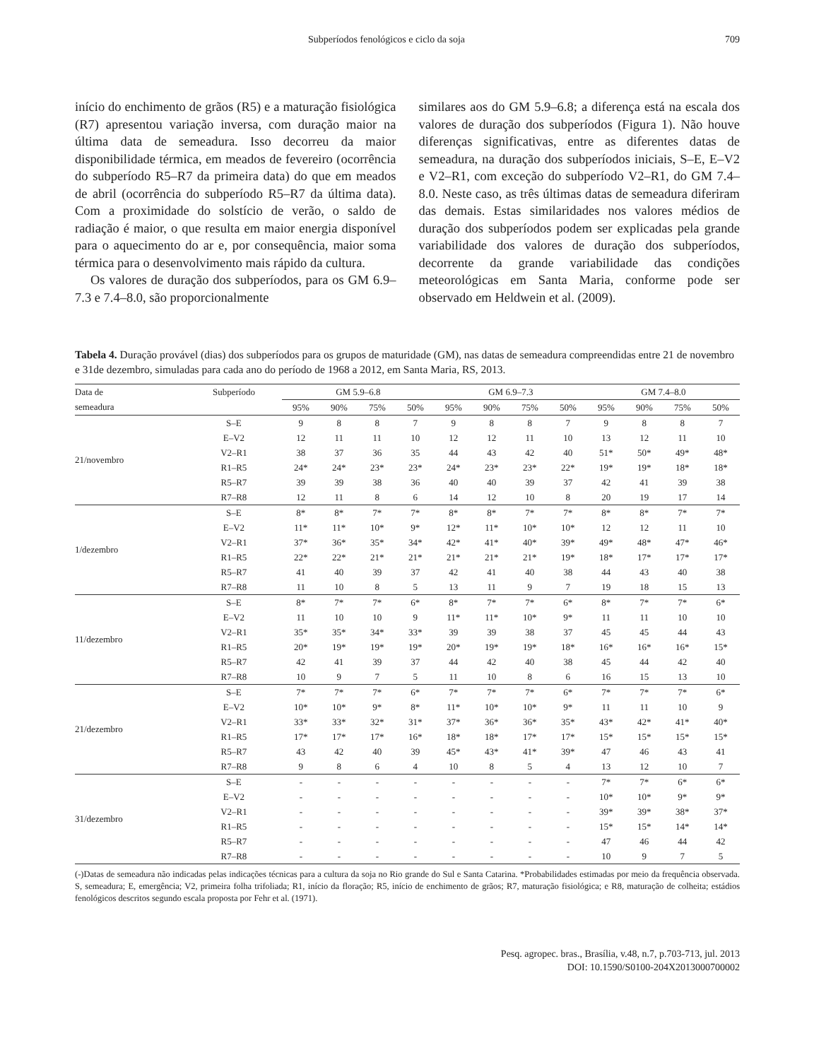Subperíodos fenológicos e ciclo da soja 709
início do enchimento de grãos (R5) e a maturação fisiológica (R7) apresentou variação inversa, com duração maior na última data de semeadura. Isso decorreu da maior disponibilidade térmica, em meados de fevereiro (ocorrência do subperíodo R5–R7 da primeira data) do que em meados de abril (ocorrência do subperíodo R5–R7 da última data). Com a proximidade do solstício de verão, o saldo de radiação é maior, o que resulta em maior energia disponível para o aquecimento do ar e, por consequência, maior soma térmica para o desenvolvimento mais rápido da cultura.
Os valores de duração dos subperíodos, para os GM 6.9–7.3 e 7.4–8.0, são proporcionalmente
similares aos do GM 5.9–6.8; a diferença está na escala dos valores de duração dos subperíodos (Figura 1). Não houve diferenças significativas, entre as diferentes datas de semeadura, na duração dos subperíodos iniciais, S–E, E–V2 e V2–R1, com exceção do subperíodo V2–R1, do GM 7.4–8.0. Neste caso, as três últimas datas de semeadura diferiram das demais. Estas similaridades nos valores médios de duração dos subperíodos podem ser explicadas pela grande variabilidade dos valores de duração dos subperíodos, decorrente da grande variabilidade das condições meteorológicas em Santa Maria, conforme pode ser observado em Heldwein et al. (2009).
Tabela 4. Duração provável (dias) dos subperíodos para os grupos de maturidade (GM), nas datas de semeadura compreendidas entre 21 de novembro e 31de dezembro, simuladas para cada ano do período de 1968 a 2012, em Santa Maria, RS, 2013.
| Data de | Subperíodo | GM 5.9–6.8 | | | | GM 6.9–7.3 | | | | GM 7.4–8.0 | | | |
| --- | --- | --- | --- | --- | --- | --- | --- | --- | --- | --- | --- | --- | --- |
| semeadura | | 95% | 90% | 75% | 50% | 95% | 90% | 75% | 50% | 95% | 90% | 75% | 50% |
| 21/novembro | S–E | 9 | 8 | 8 | 7 | 9 | 8 | 8 | 7 | 9 | 8 | 8 | 7 |
| | E–V2 | 12 | 11 | 11 | 10 | 12 | 12 | 11 | 10 | 13 | 12 | 11 | 10 |
| | V2–R1 | 38 | 37 | 36 | 35 | 44 | 43 | 42 | 40 | 51* | 50* | 49* | 48* |
| | R1–R5 | 24* | 24* | 23* | 23* | 24* | 23* | 23* | 22* | 19* | 19* | 18* | 18* |
| | R5–R7 | 39 | 39 | 38 | 36 | 40 | 40 | 39 | 37 | 42 | 41 | 39 | 38 |
| | R7–R8 | 12 | 11 | 8 | 6 | 14 | 12 | 10 | 8 | 20 | 19 | 17 | 14 |
| 1/dezembro | S–E | 8* | 8* | 7* | 7* | 8* | 8* | 7* | 7* | 8* | 8* | 7* | 7* |
| | E–V2 | 11* | 11* | 10* | 9* | 12* | 11* | 10* | 10* | 12 | 12 | 11 | 10 |
| | V2–R1 | 37* | 36* | 35* | 34* | 42* | 41* | 40* | 39* | 49* | 48* | 47* | 46* |
| | R1–R5 | 22* | 22* | 21* | 21* | 21* | 21* | 21* | 19* | 18* | 17* | 17* | 17* |
| | R5–R7 | 41 | 40 | 39 | 37 | 42 | 41 | 40 | 38 | 44 | 43 | 40 | 38 |
| | R7–R8 | 11 | 10 | 8 | 5 | 13 | 11 | 9 | 7 | 19 | 18 | 15 | 13 |
| 11/dezembro | S–E | 8* | 7* | 7* | 6* | 8* | 7* | 7* | 6* | 8* | 7* | 7* | 6* |
| | E–V2 | 11 | 10 | 10 | 9 | 11* | 11* | 10* | 9* | 11 | 11 | 10 | 10 |
| | V2–R1 | 35* | 35* | 34* | 33* | 39 | 39 | 38 | 37 | 45 | 45 | 44 | 43 |
| | R1–R5 | 20* | 19* | 19* | 19* | 20* | 19* | 19* | 18* | 16* | 16* | 16* | 15* |
| | R5–R7 | 42 | 41 | 39 | 37 | 44 | 42 | 40 | 38 | 45 | 44 | 42 | 40 |
| | R7–R8 | 10 | 9 | 7 | 5 | 11 | 10 | 8 | 6 | 16 | 15 | 13 | 10 |
| 21/dezembro | S–E | 7* | 7* | 7* | 6* | 7* | 7* | 7* | 6* | 7* | 7* | 7* | 6* |
| | E–V2 | 10* | 10* | 9* | 8* | 11* | 10* | 10* | 9* | 11 | 11 | 10 | 9 |
| | V2–R1 | 33* | 33* | 32* | 31* | 37* | 36* | 36* | 35* | 43* | 42* | 41* | 40* |
| | R1–R5 | 17* | 17* | 17* | 16* | 18* | 18* | 17* | 17* | 15* | 15* | 15* | 15* |
| | R5–R7 | 43 | 42 | 40 | 39 | 45* | 43* | 41* | 39* | 47 | 46 | 43 | 41 |
| | R7–R8 | 9 | 8 | 6 | 4 | 10 | 8 | 5 | 4 | 13 | 12 | 10 | 7 |
| 31/dezembro | S–E | - | - | - | - | - | - | - | - | 7* | 7* | 6* | 6* |
| | E–V2 | - | - | - | - | - | - | - | - | 10* | 10* | 9* | 9* |
| | V2–R1 | - | - | - | - | - | - | - | - | 39* | 39* | 38* | 37* |
| | R1–R5 | - | - | - | - | - | - | - | - | 15* | 15* | 14* | 14* |
| | R5–R7 | - | - | - | - | - | - | - | - | 47 | 46 | 44 | 42 |
| | R7–R8 | - | - | - | - | - | - | - | - | 10 | 9 | 7 | 5 |
(-)Datas de semeadura não indicadas pelas indicações técnicas para a cultura da soja no Rio grande do Sul e Santa Catarina. *Probabilidades estimadas por meio da frequência observada. S, semeadura; E, emergência; V2, primeira folha trifoliada; R1, início da floração; R5, início de enchimento de grãos; R7, maturação fisiológica; e R8, maturação de colheita; estádios fenológicos descritos segundo escala proposta por Fehr et al. (1971).
Pesq. agropec. bras., Brasília, v.48, n.7, p.703-713, jul. 2013
DOI: 10.1590/S0100-204X2013000700002